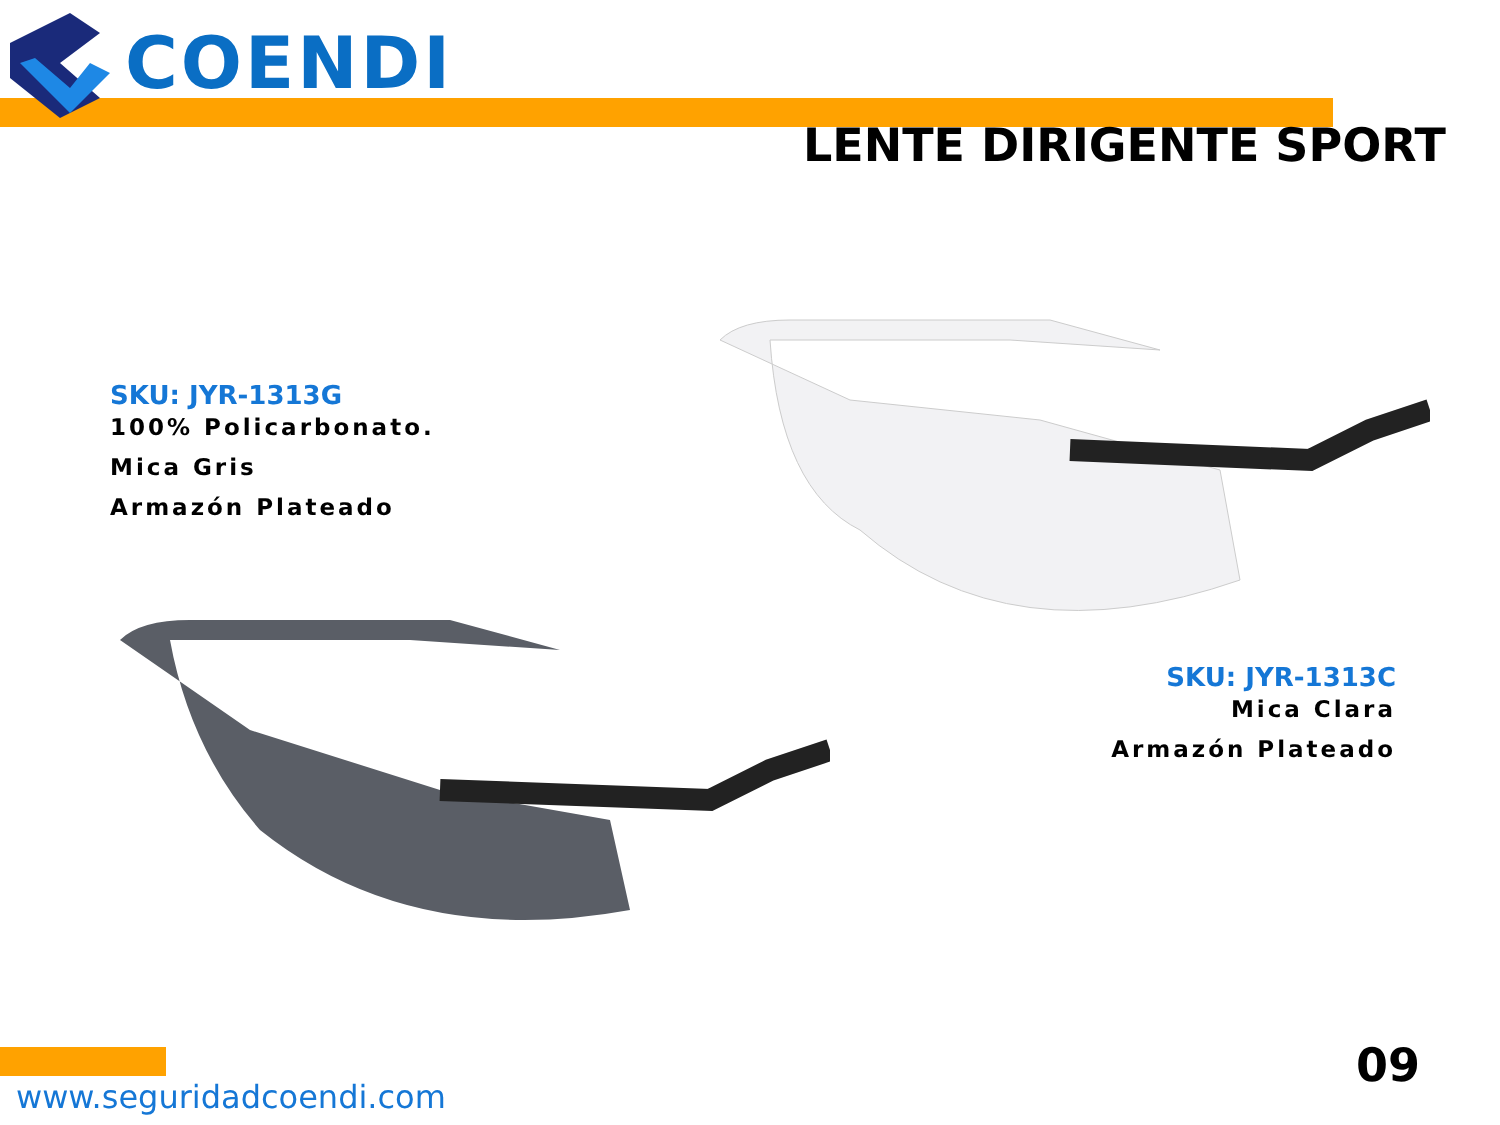COENDI
LENTE DIRIGENTE SPORT
SKU: JYR-1313G
100% Policarbonato.
Mica Gris
Armazón Plateado
SKU: JYR-1313C
Mica Clara
Armazón Plateado
www.seguridadcoendi.com
09